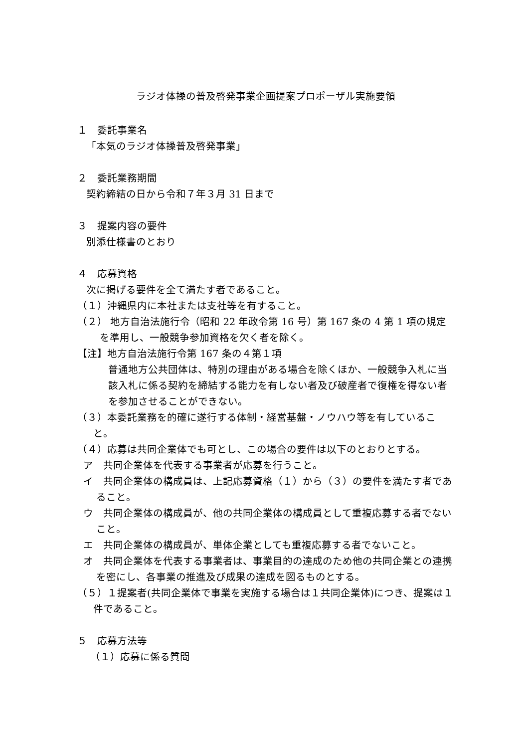ラジオ体操の普及啓発事業企画提案プロポーザル実施要領
１　委託事業名
「本気のラジオ体操普及啓発事業」
２　委託業務期間
契約締結の日から令和７年３月 31 日まで
３　提案内容の要件
別添仕様書のとおり
４　応募資格
次に掲げる要件を全て満たす者であること。
（１）沖縄県内に本社または支社等を有すること。
（２） 地方自治法施行令（昭和 22 年政令第 16 号）第 167 条の 4 第 1 項の規定を準用し、一般競争参加資格を欠く者を除く。
【注】地方自治法施行令第 167 条の４第１項
普通地方公共団体は、特別の理由がある場合を除くほか、一般競争入札に当該入札に係る契約を締結する能力を有しない者及び破産者で復権を得ない者を参加させることができない。
（３）本委託業務を的確に遂行する体制・経営基盤・ノウハウ等を有していること。
（４）応募は共同企業体でも可とし、この場合の要件は以下のとおりとする。
ア　共同企業体を代表する事業者が応募を行うこと。
イ　共同企業体の構成員は、上記応募資格（１）から（３）の要件を満たす者であること。
ウ　共同企業体の構成員が、他の共同企業体の構成員として重複応募する者でないこと。
エ　共同企業体の構成員が、単体企業としても重複応募する者でないこと。
オ　共同企業体を代表する事業者は、事業目的の達成のため他の共同企業との連携を密にし、各事業の推進及び成果の達成を図るものとする。
（５）１提案者(共同企業体で事業を実施する場合は１共同企業体)につき、提案は１件であること。
５　応募方法等
（１）応募に係る質問